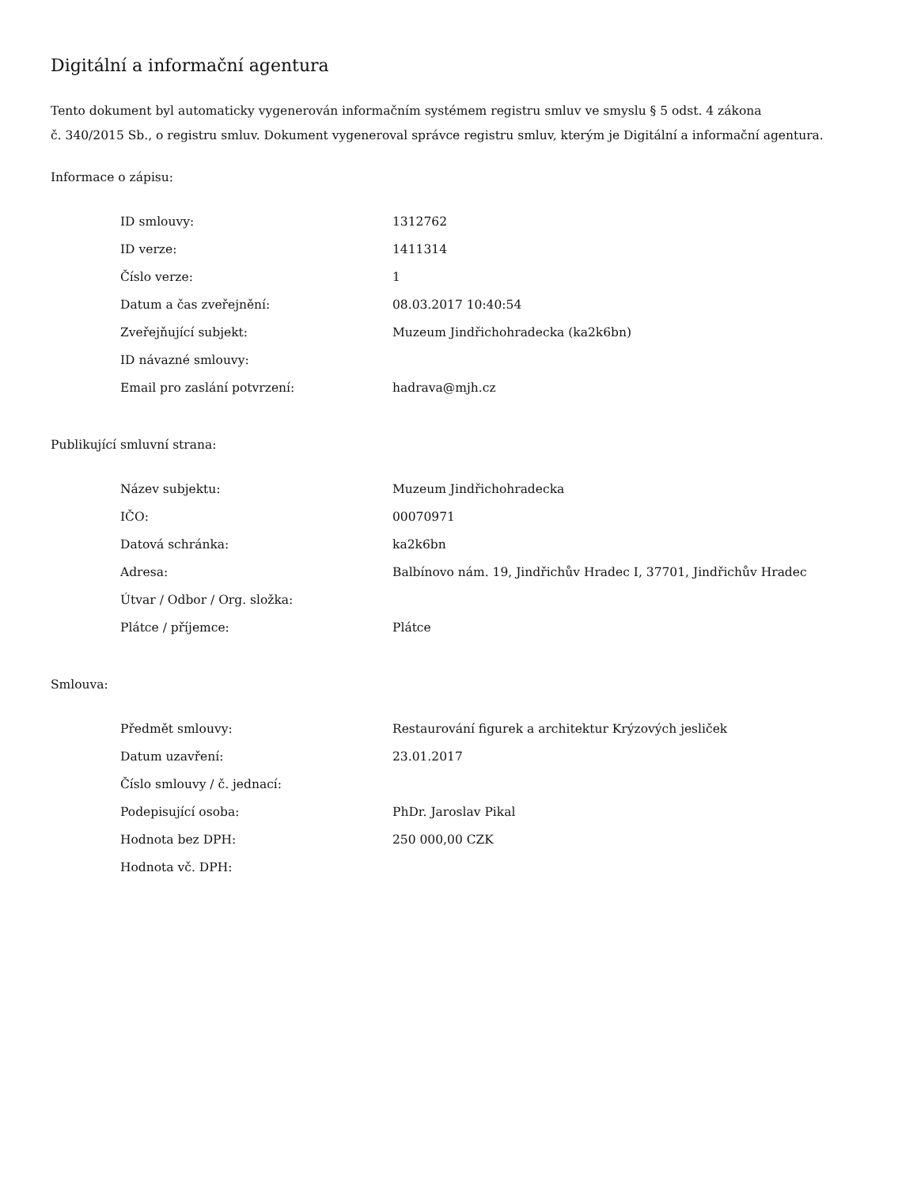Digitální a informační agentura
Tento dokument byl automaticky vygenerován informačním systémem registru smluv ve smyslu § 5 odst. 4 zákona
č. 340/2015 Sb., o registru smluv. Dokument vygeneroval správce registru smluv, kterým je Digitální a informační agentura.
Informace o zápisu:
| ID smlouvy: | 1312762 |
| ID verze: | 1411314 |
| Číslo verze: | 1 |
| Datum a čas zveřejnění: | 08.03.2017 10:40:54 |
| Zveřejňující subjekt: | Muzeum Jindřichohradecka (ka2k6bn) |
| ID návazné smlouvy: | |
| Email pro zaslání potvrzení: | hadrava@mjh.cz |
Publikující smluvní strana:
| Název subjektu: | Muzeum Jindřichohradecka |
| IČO: | 00070971 |
| Datová schránka: | ka2k6bn |
| Adresa: | Balbínovo nám. 19, Jindřichův Hradec I, 37701, Jindřichův Hradec |
| Útvar / Odbor / Org. složka: | |
| Plátce / příjemce: | Plátce |
Smlouva:
| Předmět smlouvy: | Restaurování figurek a architektur Krýzových jesliček |
| Datum uzavření: | 23.01.2017 |
| Číslo smlouvy / č. jednací: | |
| Podepisující osoba: | PhDr. Jaroslav Pikal |
| Hodnota bez DPH: | 250 000,00 CZK |
| Hodnota vč. DPH: | |